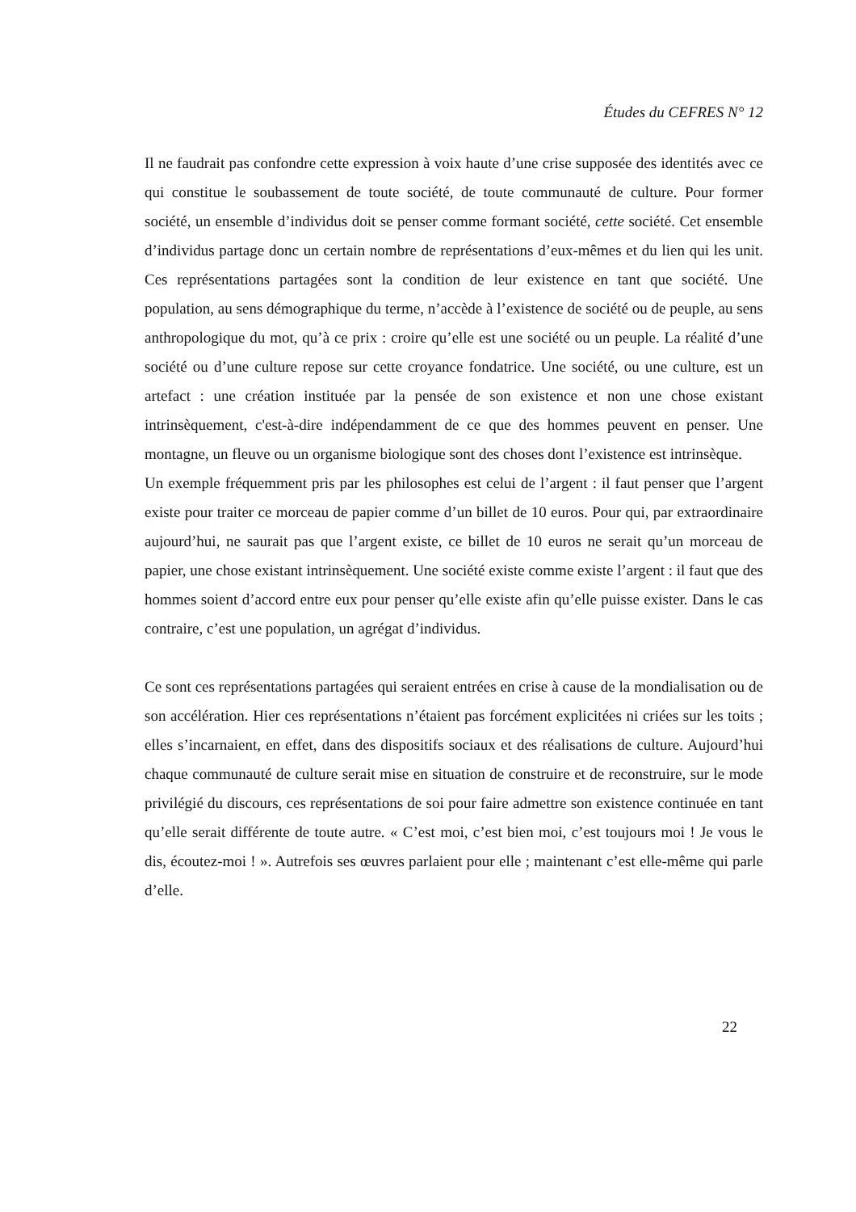Études du CEFRES N° 12
Il ne faudrait pas confondre cette expression à voix haute d’une crise supposée des identités avec ce qui constitue le soubassement de toute société, de toute communauté de culture. Pour former société, un ensemble d’individus doit se penser comme formant société, cette société. Cet ensemble d’individus partage donc un certain nombre de représentations d’eux-mêmes et du lien qui les unit. Ces représentations partagées sont la condition de leur existence en tant que société. Une population, au sens démographique du terme, n’accède à l’existence de société ou de peuple, au sens anthropologique du mot, qu’à ce prix : croire qu’elle est une société ou un peuple. La réalité d’une société ou d’une culture repose sur cette croyance fondatrice. Une société, ou une culture, est un artefact : une création instituée par la pensée de son existence et non une chose existant intrinsèquement, c'est-à-dire indépendamment de ce que des hommes peuvent en penser. Une montagne, un fleuve ou un organisme biologique sont des choses dont l’existence est intrinsèque.
Un exemple fréquemment pris par les philosophes est celui de l’argent : il faut penser que l’argent existe pour traiter ce morceau de papier comme d’un billet de 10 euros. Pour qui, par extraordinaire aujourd’hui, ne saurait pas que l’argent existe, ce billet de 10 euros ne serait qu’un morceau de papier, une chose existant intrinsèquement. Une société existe comme existe l’argent : il faut que des hommes soient d’accord entre eux pour penser qu’elle existe afin qu’elle puisse exister. Dans le cas contraire, c’est une population, un agrégat d’individus.
Ce sont ces représentations partagées qui seraient entrées en crise à cause de la mondialisation ou de son accélération. Hier ces représentations n’étaient pas forcément explicitées ni criées sur les toits ; elles s’incarnaient, en effet, dans des dispositifs sociaux et des réalisations de culture. Aujourd’hui chaque communauté de culture serait mise en situation de construire et de reconstruire, sur le mode privilégié du discours, ces représentations de soi pour faire admettre son existence continuée en tant qu’elle serait différente de toute autre. « C’est moi, c’est bien moi, c’est toujours moi ! Je vous le dis, écoutez-moi ! ». Autrefois ses œuvres parlaient pour elle ; maintenant c’est elle-même qui parle d’elle.
22